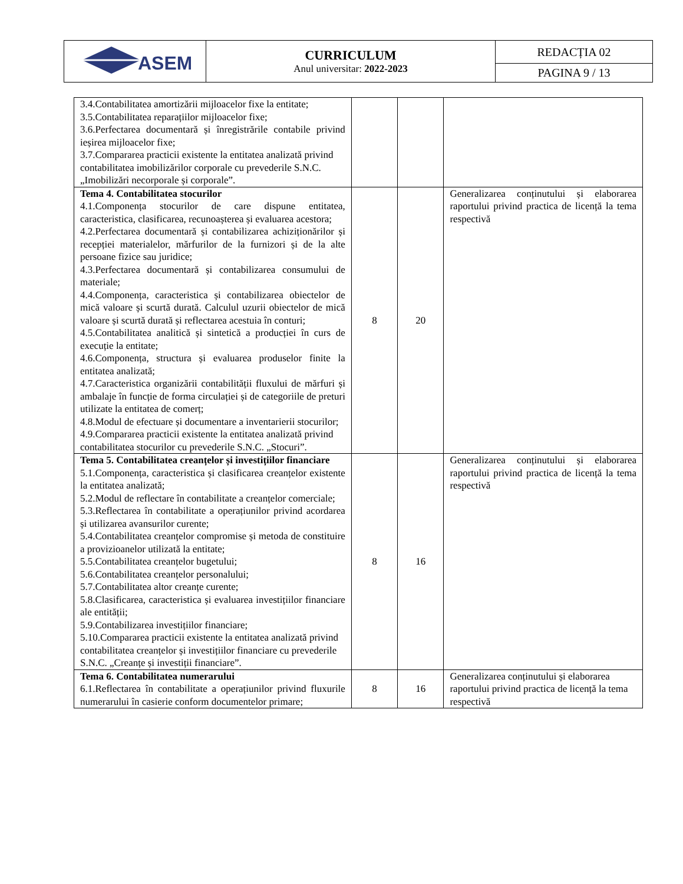| ASEM | CURRICULUM Anul universitar: 2022-2023 | REDACȚIA 02 |
| | | PAGINA 9 / 13 |
| 3.4.Contabilitatea amortizării mijloacelor fixe la entitate; 3.5.Contabilitatea reparațiilor mijloacelor fixe; 3.6.Perfectarea documentară și înregistrările contabile privind ieșirea mijloacelor fixe; 3.7.Compararea practicii existente la entitatea analizată privind contabilitatea imobilizărilor corporale cu prevederile S.N.C. „Imobilizări necorporale și corporale”. | | | |
| Tema 4. Contabilitatea stocurilor 4.1.Componența stocurilor de care dispune entitatea, caracteristica, clasificarea, recunoașterea și evaluarea acestora; 4.2.Perfectarea documentară și contabilizarea achiziționărilor și recepției materialelor, mărfurilor de la furnizori și de la alte persoane fizice sau juridice; 4.3.Perfectarea documentară și contabilizarea consumului de materiale; 4.4.Componența, caracteristica și contabilizarea obiectelor de mică valoare și scurtă durată. Calculul uzurii obiectelor de mică valoare și scurtă durată și reflectarea acestuia în conturi; 4.5.Contabilitatea analitică și sintetică a producției în curs de execuție la entitate; 4.6.Componența, structura și evaluarea produselor finite la entitatea analizată; 4.7.Caracteristica organizării contabilității fluxului de mărfuri și ambalaje în funcție de forma circulației și de categoriile de preturi utilizate la entitatea de comerț; 4.8.Modul de efectuare și documentare a inventarierii stocurilor; 4.9.Compararea practicii existente la entitatea analizată privind contabilitatea stocurilor cu prevederile S.N.C. „Stocuri”. | 8 | 20 | Generalizarea conținutului și elaborarea raportului privind practica de licență la tema respectivă |
| Tema 5. Contabilitatea creanțelor și investițiilor financiare 5.1.Componența, caracteristica și clasificarea creanțelor existente la entitatea analizată; 5.2.Modul de reflectare în contabilitate a creanțelor comerciale; 5.3.Reflectarea în contabilitate a operațiunilor privind acordarea și utilizarea avansurilor curente; 5.4.Contabilitatea creanțelor compromise și metoda de constituire a provizioanelor utilizată la entitate; 5.5.Contabilitatea creanțelor bugetului; 5.6.Contabilitatea creanțelor personalului; 5.7.Contabilitatea altor creanțe curente; 5.8.Clasificarea, caracteristica și evaluarea investițiilor financiare ale entității; 5.9.Contabilizarea investițiilor financiare; 5.10.Compararea practicii existente la entitatea analizată privind contabilitatea creanțelor și investițiilor financiare cu prevederile S.N.C. „Creanțe și investiții financiare”. | 8 | 16 | Generalizarea conținutului și elaborarea raportului privind practica de licență la tema respectivă |
| Tema 6. Contabilitatea numerarului 6.1.Reflectarea în contabilitate a operațiunilor privind fluxurile numerarului în casierie conform documentelor primare; | 8 | 16 | Generalizarea conținutului și elaborarea raportului privind practica de licență la tema respectivă |